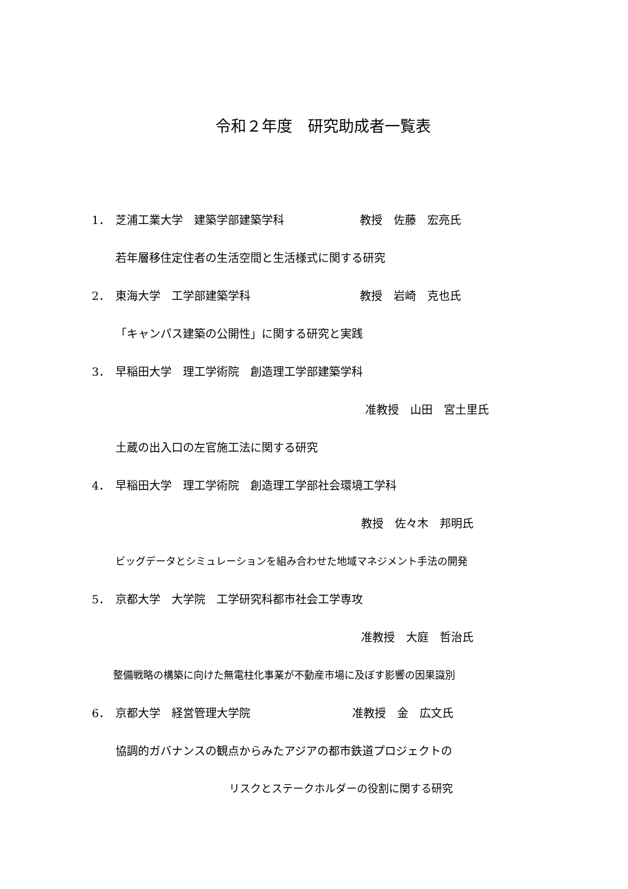令和２年度　研究助成者一覧表
1． 芝浦工業大学　建築学部建築学科 教授　佐藤　宏亮氏
若年層移住定住者の生活空間と生活様式に関する研究
2． 東海大学　工学部建築学科 教授　岩崎　克也氏
「キャンパス建築の公開性」に関する研究と実践
3． 早稲田大学　理工学術院　創造理工学部建築学科
准教授　山田　宮土里氏
土蔵の出入口の左官施工法に関する研究
4． 早稲田大学　理工学術院　創造理工学部社会環境工学科
教授　佐々木　邦明氏
ビッグデータとシミュレーションを組み合わせた地域マネジメント手法の開発
5． 京都大学　大学院　工学研究科都市社会工学専攻
准教授　大庭　哲治氏
整備戦略の構築に向けた無電柱化事業が不動産市場に及ぼす影響の因果識別
6． 京都大学　経営管理大学院 准教授　金　広文氏
協調的ガバナンスの観点からみたアジアの都市鉄道プロジェクトの
リスクとステークホルダーの役割に関する研究